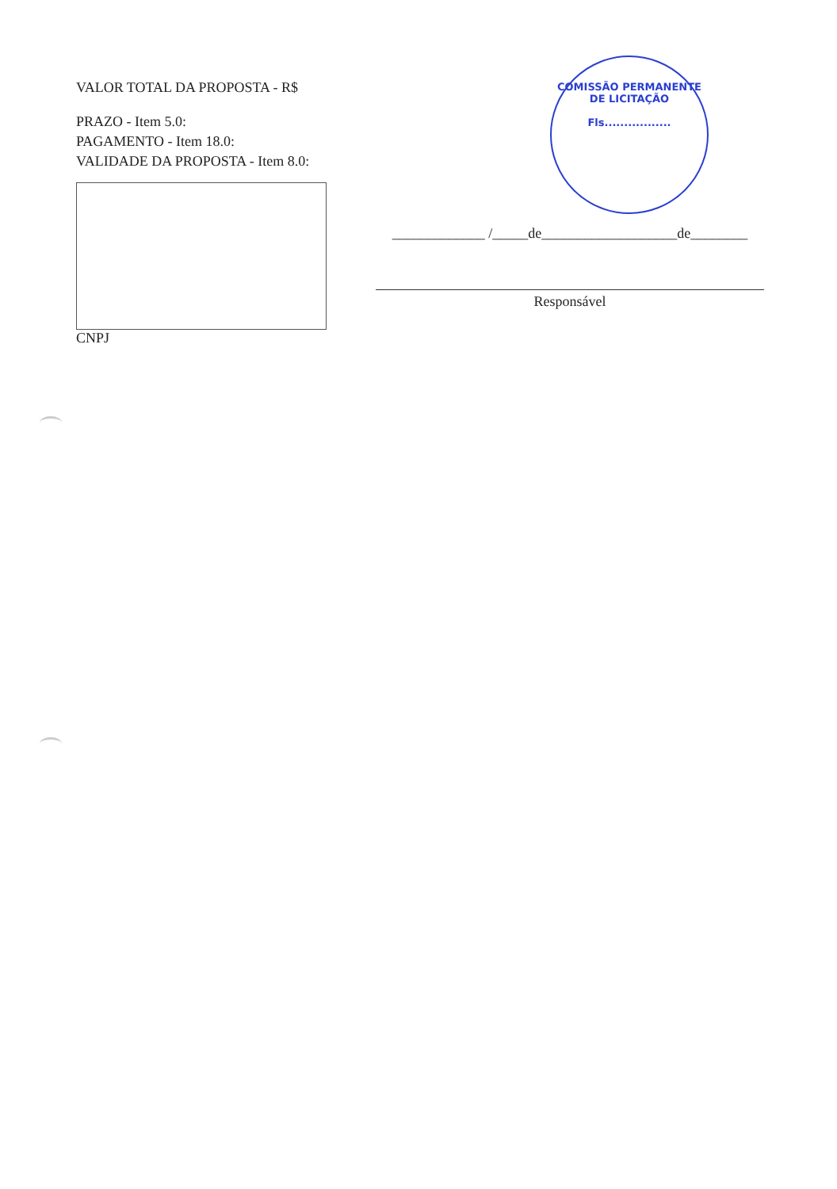VALOR TOTAL DA PROPOSTA - R$
PRAZO - Item 5.0:
PAGAMENTO - Item 18.0:
VALIDADE DA PROPOSTA - Item 8.0:
CNPJ
COMISSÃO PERMANENTE DE LICITAÇÃO
Fls.................
_____________ /_____de___________________de________
Responsável